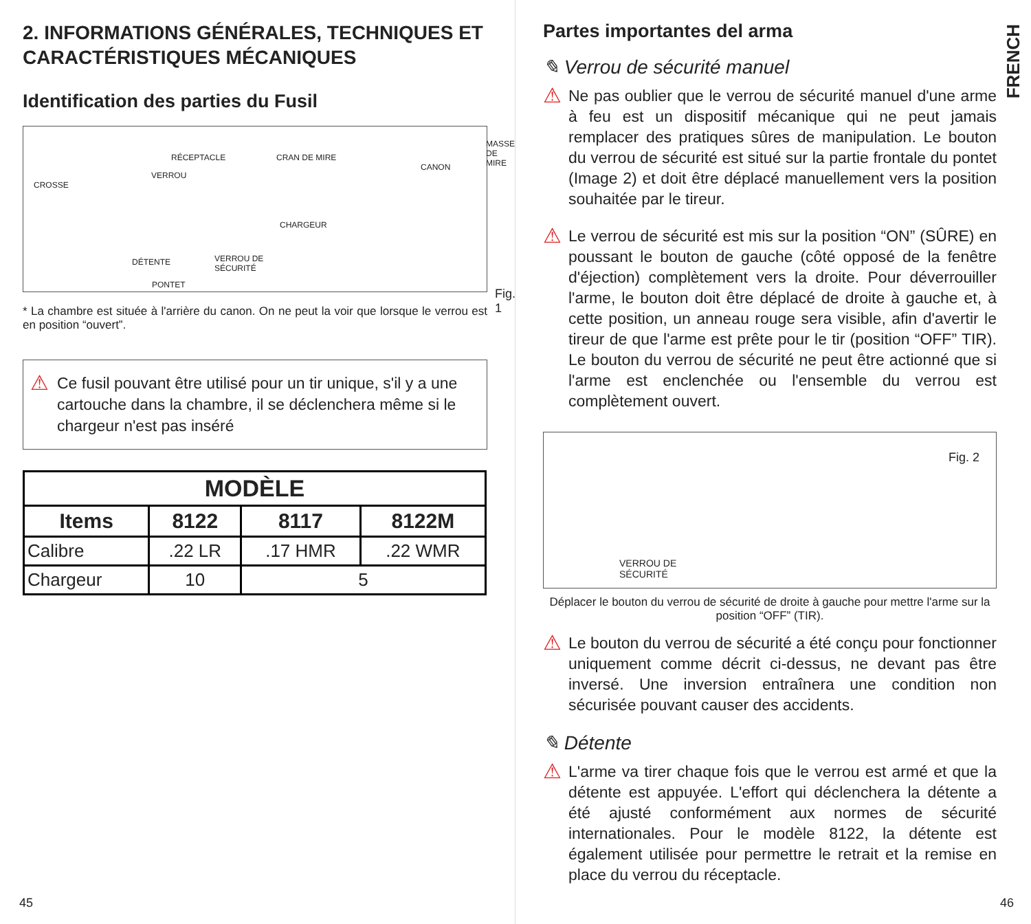2. INFORMATIONS GÉNÉRALES, TECHNIQUES ET CARACTÉRISTIQUES MÉCANIQUES
Identification des parties du Fusil
RÉCEPTACLE CRAN DE MIRE
MASSE
DE MIRE
VERROU
CANON
CROSSE
CHARGEUR
DÉTENTE VERROU DE
SÉCURITÉ
PONTET
Fig. 1
* La chambre est située à l'arrière du canon. On ne peut la voir que lorsque le verrou est en position “ouvert”.
⚠ Ce fusil pouvant être utilisé pour un tir unique, s'il y a une cartouche dans la chambre, il se déclenchera même si le chargeur n'est pas inséré
| MODÈLE | | | |
| --- | --- | --- | --- |
| Items | 8122 | 8117 | 8122M |
| Calibre | .22 LR | .17 HMR | .22 WMR |
| Chargeur | 10 | 5 | |
45
FRENCH
Partes importantes del arma
✎ Verrou de sécurité manuel
⚠ Ne pas oublier que le verrou de sécurité manuel d'une arme à feu est un dispositif mécanique qui ne peut jamais remplacer des pratiques sûres de manipulation. Le bouton du verrou de sécurité est situé sur la partie frontale du pontet (Image 2) et doit être déplacé manuellement vers la position souhaitée par le tireur.
⚠ Le verrou de sécurité est mis sur la position “ON” (SÛRE) en poussant le bouton de gauche (côté opposé de la fenêtre d'éjection) complètement vers la droite. Pour déverrouiller l'arme, le bouton doit être déplacé de droite à gauche et, à cette position, un anneau rouge sera visible, afin d'avertir le tireur de que l'arme est prête pour le tir (position “OFF” TIR). Le bouton du verrou de sécurité ne peut être actionné que si l'arme est enclenchée ou l'ensemble du verrou est complètement ouvert.
Fig. 2
VERROU DE
SÉCURITÉ
Déplacer le bouton du verrou de sécurité de droite à gauche pour mettre l'arme sur la position “OFF” (TIR).
⚠ Le bouton du verrou de sécurité a été conçu pour fonctionner uniquement comme décrit ci-dessus, ne devant pas être inversé. Une inversion entraînera une condition non sécurisée pouvant causer des accidents.
✎ Détente
⚠ L'arme va tirer chaque fois que le verrou est armé et que la détente est appuyée. L'effort qui déclenchera la détente a été ajusté conformément aux normes de sécurité internationales. Pour le modèle 8122, la détente est également utilisée pour permettre le retrait et la remise en place du verrou du réceptacle.
46